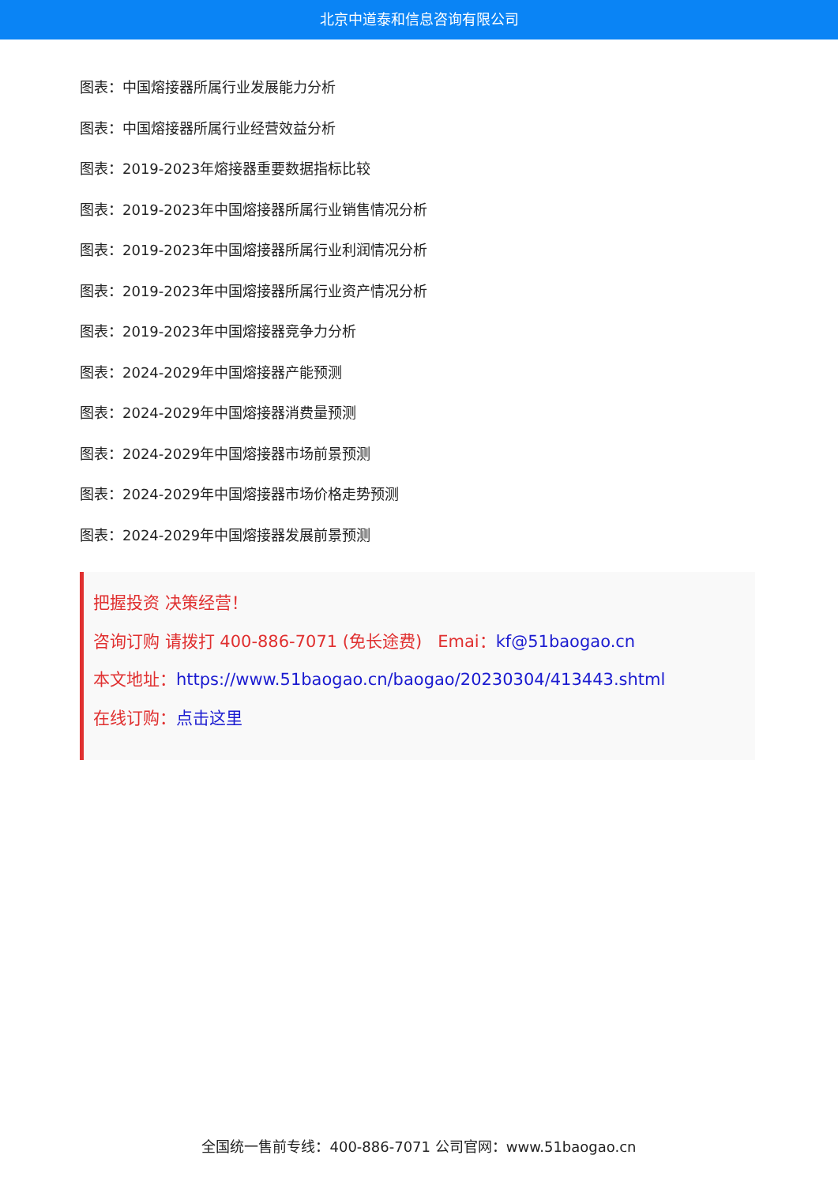北京中道泰和信息咨询有限公司
图表：中国熔接器所属行业发展能力分析
图表：中国熔接器所属行业经营效益分析
图表：2019-2023年熔接器重要数据指标比较
图表：2019-2023年中国熔接器所属行业销售情况分析
图表：2019-2023年中国熔接器所属行业利润情况分析
图表：2019-2023年中国熔接器所属行业资产情况分析
图表：2019-2023年中国熔接器竞争力分析
图表：2024-2029年中国熔接器产能预测
图表：2024-2029年中国熔接器消费量预测
图表：2024-2029年中国熔接器市场前景预测
图表：2024-2029年中国熔接器市场价格走势预测
图表：2024-2029年中国熔接器发展前景预测
把握投资 决策经营！
咨询订购 请拨打 400-886-7071 (免长途费) Emai：kf@51baogao.cn
本文地址：https://www.51baogao.cn/baogao/20230304/413443.shtml
在线订购：点击这里
全国统一售前专线：400-886-7071 公司官网：www.51baogao.cn